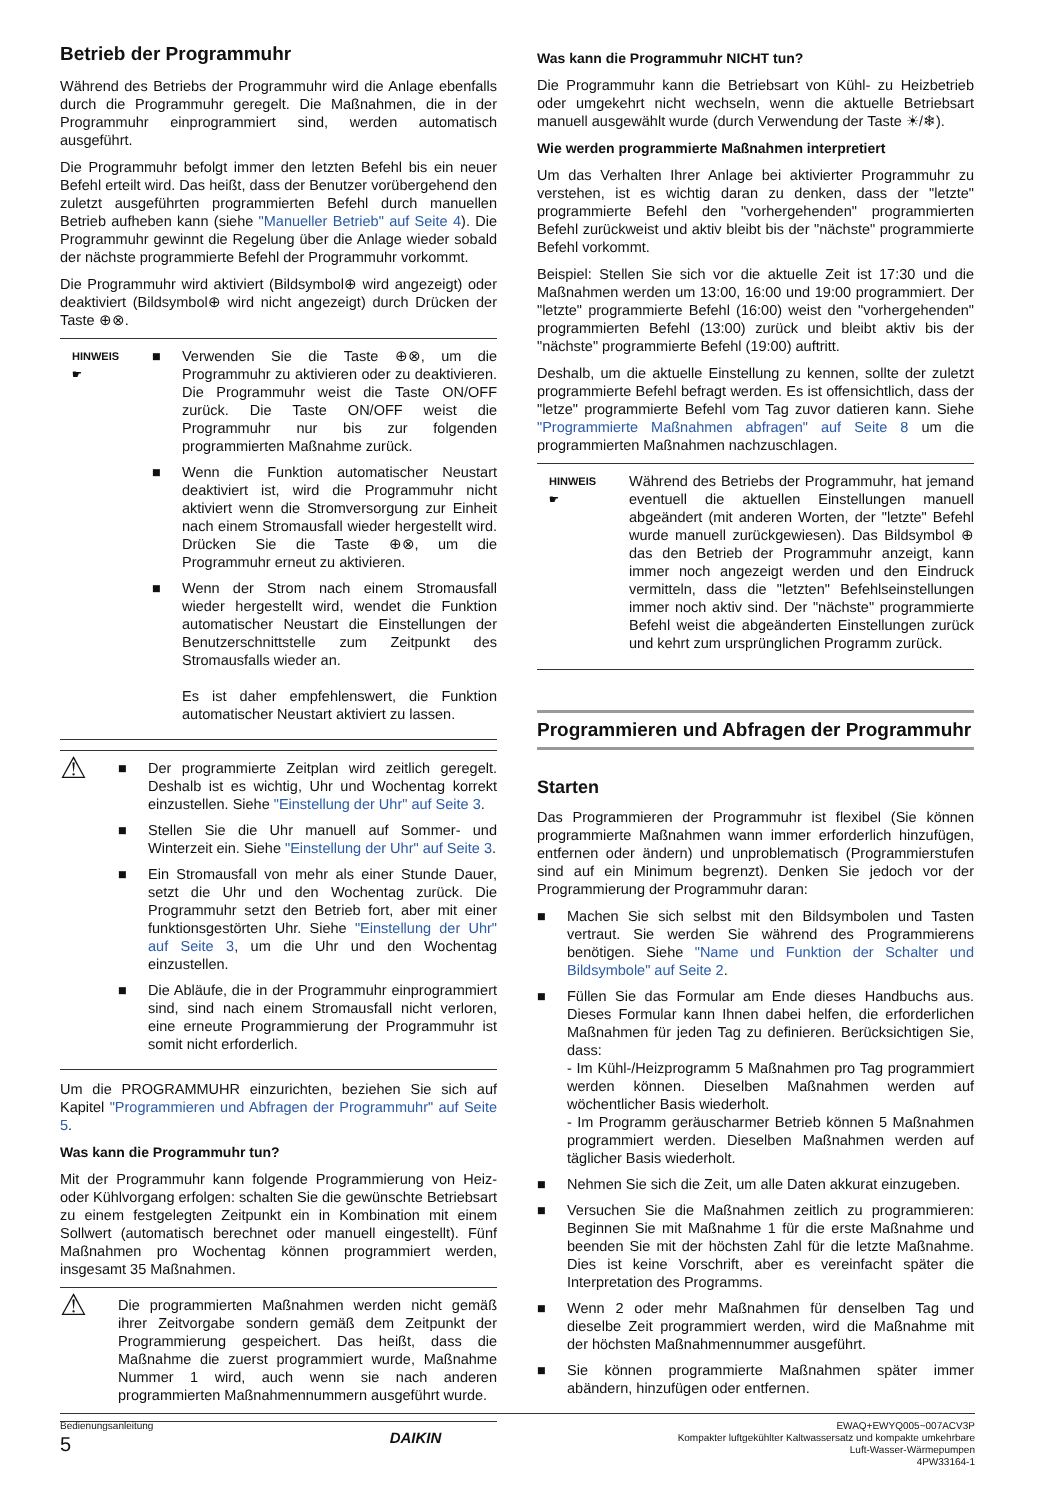Betrieb der Programmuhr
Während des Betriebs der Programmuhr wird die Anlage ebenfalls durch die Programmuhr geregelt. Die Maßnahmen, die in der Programmuhr einprogrammiert sind, werden automatisch ausgeführt.
Die Programmuhr befolgt immer den letzten Befehl bis ein neuer Befehl erteilt wird. Das heißt, dass der Benutzer vorübergehend den zuletzt ausgeführten programmierten Befehl durch manuellen Betrieb aufheben kann (siehe "Manueller Betrieb" auf Seite 4). Die Programmuhr gewinnt die Regelung über die Anlage wieder sobald der nächste programmierte Befehl der Programmuhr vorkommt.
Die Programmuhr wird aktiviert (Bildsymbol⊕ wird angezeigt) oder deaktiviert (Bildsymbol⊕ wird nicht angezeigt) durch Drücken der Taste ⊕⊗.
HINWEIS
☛
■ Verwenden Sie die Taste ⊕⊗, um die Programmuhr zu aktivieren oder zu deaktivieren. Die Programmuhr weist die Taste ON/OFF zurück. Die Taste ON/OFF weist die Programmuhr nur bis zur folgenden programmierten Maßnahme zurück.
■ Wenn die Funktion automatischer Neustart deaktiviert ist, wird die Programmuhr nicht aktiviert wenn die Stromversorgung zur Einheit nach einem Stromausfall wieder hergestellt wird. Drücken Sie die Taste ⊕⊗, um die Programmuhr erneut zu aktivieren.
■ Wenn der Strom nach einem Stromausfall wieder hergestellt wird, wendet die Funktion automatischer Neustart die Einstellungen der Benutzerschnittstelle zum Zeitpunkt des Stromausfalls wieder an.
Es ist daher empfehlenswert, die Funktion automatischer Neustart aktiviert zu lassen.
⚠
■ Der programmierte Zeitplan wird zeitlich geregelt. Deshalb ist es wichtig, Uhr und Wochentag korrekt einzustellen. Siehe "Einstellung der Uhr" auf Seite 3.
■ Stellen Sie die Uhr manuell auf Sommer- und Winterzeit ein. Siehe "Einstellung der Uhr" auf Seite 3.
■ Ein Stromausfall von mehr als einer Stunde Dauer, setzt die Uhr und den Wochentag zurück. Die Programmuhr setzt den Betrieb fort, aber mit einer funktionsgestörten Uhr. Siehe "Einstellung der Uhr" auf Seite 3, um die Uhr und den Wochentag einzustellen.
■ Die Abläufe, die in der Programmuhr einprogrammiert sind, sind nach einem Stromausfall nicht verloren, eine erneute Programmierung der Programmuhr ist somit nicht erforderlich.
Um die PROGRAMMUHR einzurichten, beziehen Sie sich auf Kapitel "Programmieren und Abfragen der Programmuhr" auf Seite 5.
Was kann die Programmuhr tun?
Mit der Programmuhr kann folgende Programmierung von Heiz- oder Kühlvorgang erfolgen: schalten Sie die gewünschte Betriebsart zu einem festgelegten Zeitpunkt ein in Kombination mit einem Sollwert (automatisch berechnet oder manuell eingestellt). Fünf Maßnahmen pro Wochentag können programmiert werden, insgesamt 35 Maßnahmen.
⚠
Die programmierten Maßnahmen werden nicht gemäß ihrer Zeitvorgabe sondern gemäß dem Zeitpunkt der Programmierung gespeichert. Das heißt, dass die Maßnahme die zuerst programmiert wurde, Maßnahme Nummer 1 wird, auch wenn sie nach anderen programmierten Maßnahmennummern ausgeführt wurde.
Was kann die Programmuhr NICHT tun?
Die Programmuhr kann die Betriebsart von Kühl- zu Heizbetrieb oder umgekehrt nicht wechseln, wenn die aktuelle Betriebsart manuell ausgewählt wurde (durch Verwendung der Taste ☀/❄).
Wie werden programmierte Maßnahmen interpretiert
Um das Verhalten Ihrer Anlage bei aktivierter Programmuhr zu verstehen, ist es wichtig daran zu denken, dass der "letzte" programmierte Befehl den "vorhergehenden" programmierten Befehl zurückweist und aktiv bleibt bis der "nächste" programmierte Befehl vorkommt.
Beispiel: Stellen Sie sich vor die aktuelle Zeit ist 17:30 und die Maßnahmen werden um 13:00, 16:00 und 19:00 programmiert. Der "letzte" programmierte Befehl (16:00) weist den "vorhergehenden" programmierten Befehl (13:00) zurück und bleibt aktiv bis der "nächste" programmierte Befehl (19:00) auftritt.
Deshalb, um die aktuelle Einstellung zu kennen, sollte der zuletzt programmierte Befehl befragt werden. Es ist offensichtlich, dass der "letze" programmierte Befehl vom Tag zuvor datieren kann. Siehe "Programmierte Maßnahmen abfragen" auf Seite 8 um die programmierten Maßnahmen nachzuschlagen.
HINWEIS
☛
Während des Betriebs der Programmuhr, hat jemand eventuell die aktuellen Einstellungen manuell abgeändert (mit anderen Worten, der "letzte" Befehl wurde manuell zurückgewiesen). Das Bildsymbol ⊕ das den Betrieb der Programmuhr anzeigt, kann immer noch angezeigt werden und den Eindruck vermitteln, dass die "letzten" Befehlseinstellungen immer noch aktiv sind. Der "nächste" programmierte Befehl weist die abgeänderten Einstellungen zurück und kehrt zum ursprünglichen Programm zurück.
Programmieren und Abfragen der Programmuhr
Starten
Das Programmieren der Programmuhr ist flexibel (Sie können programmierte Maßnahmen wann immer erforderlich hinzufügen, entfernen oder ändern) und unproblematisch (Programmierstufen sind auf ein Minimum begrenzt). Denken Sie jedoch vor der Programmierung der Programmuhr daran:
■ Machen Sie sich selbst mit den Bildsymbolen und Tasten vertraut. Sie werden Sie während des Programmierens benötigen. Siehe "Name und Funktion der Schalter und Bildsymbole" auf Seite 2.
■ Füllen Sie das Formular am Ende dieses Handbuchs aus. Dieses Formular kann Ihnen dabei helfen, die erforderlichen Maßnahmen für jeden Tag zu definieren. Berücksichtigen Sie, dass:
- Im Kühl-/Heizprogramm 5 Maßnahmen pro Tag programmiert werden können. Dieselben Maßnahmen werden auf wöchentlicher Basis wiederholt.
- Im Programm geräuscharmer Betrieb können 5 Maßnahmen programmiert werden. Dieselben Maßnahmen werden auf täglicher Basis wiederholt.
■ Nehmen Sie sich die Zeit, um alle Daten akkurat einzugeben.
■ Versuchen Sie die Maßnahmen zeitlich zu programmieren: Beginnen Sie mit Maßnahme 1 für die erste Maßnahme und beenden Sie mit der höchsten Zahl für die letzte Maßnahme. Dies ist keine Vorschrift, aber es vereinfacht später die Interpretation des Programms.
■ Wenn 2 oder mehr Maßnahmen für denselben Tag und dieselbe Zeit programmiert werden, wird die Maßnahme mit der höchsten Maßnahmennummer ausgeführt.
■ Sie können programmierte Maßnahmen später immer abändern, hinzufügen oder entfernen.
Bedienungsanleitung
5
DAIKIN
EWAQ+EWYQ005~007ACV3P
Kompakter luftgekühlter Kaltwassersatz und kompakte umkehrbare
Luft-Wasser-Wärmepumpen
4PW33164-1